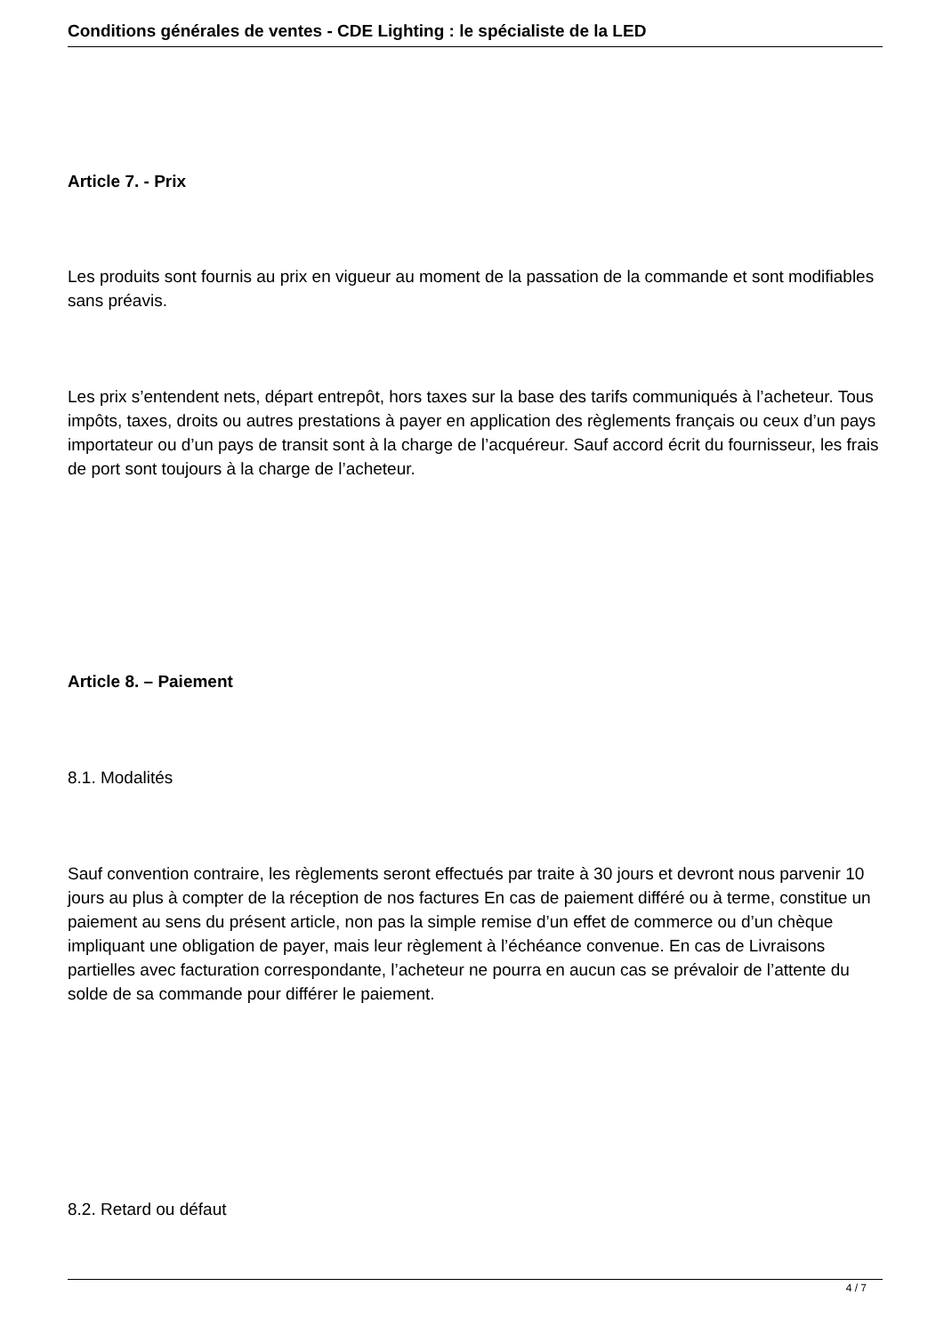Conditions générales de ventes - CDE Lighting : le spécialiste de la LED
Article 7. - Prix
Les produits sont fournis au prix en vigueur au moment de la passation de la commande et sont modifiables sans préavis.
Les prix s’entendent nets, départ entrepôt, hors taxes sur la base des tarifs communiqués à l’acheteur. Tous impôts, taxes, droits ou autres prestations à payer en application des règlements français ou ceux d’un pays importateur ou d’un pays de transit sont à la charge de l’acquéreur. Sauf accord écrit du fournisseur, les frais de port sont toujours à la charge de l’acheteur.
Article 8. – Paiement
8.1. Modalités
Sauf convention contraire, les règlements seront effectués par traite à 30 jours et devront nous parvenir 10 jours au plus à compter de la réception de nos factures En cas de paiement différé ou à terme, constitue un paiement au sens du présent article, non pas la simple remise d’un effet de commerce ou d’un chèque impliquant une obligation de payer, mais leur règlement à l’échéance convenue. En cas de Livraisons partielles avec facturation correspondante, l’acheteur ne pourra en aucun cas se prévaloir de l’attente du solde de sa commande pour différer le paiement.
8.2. Retard ou défaut
4 / 7